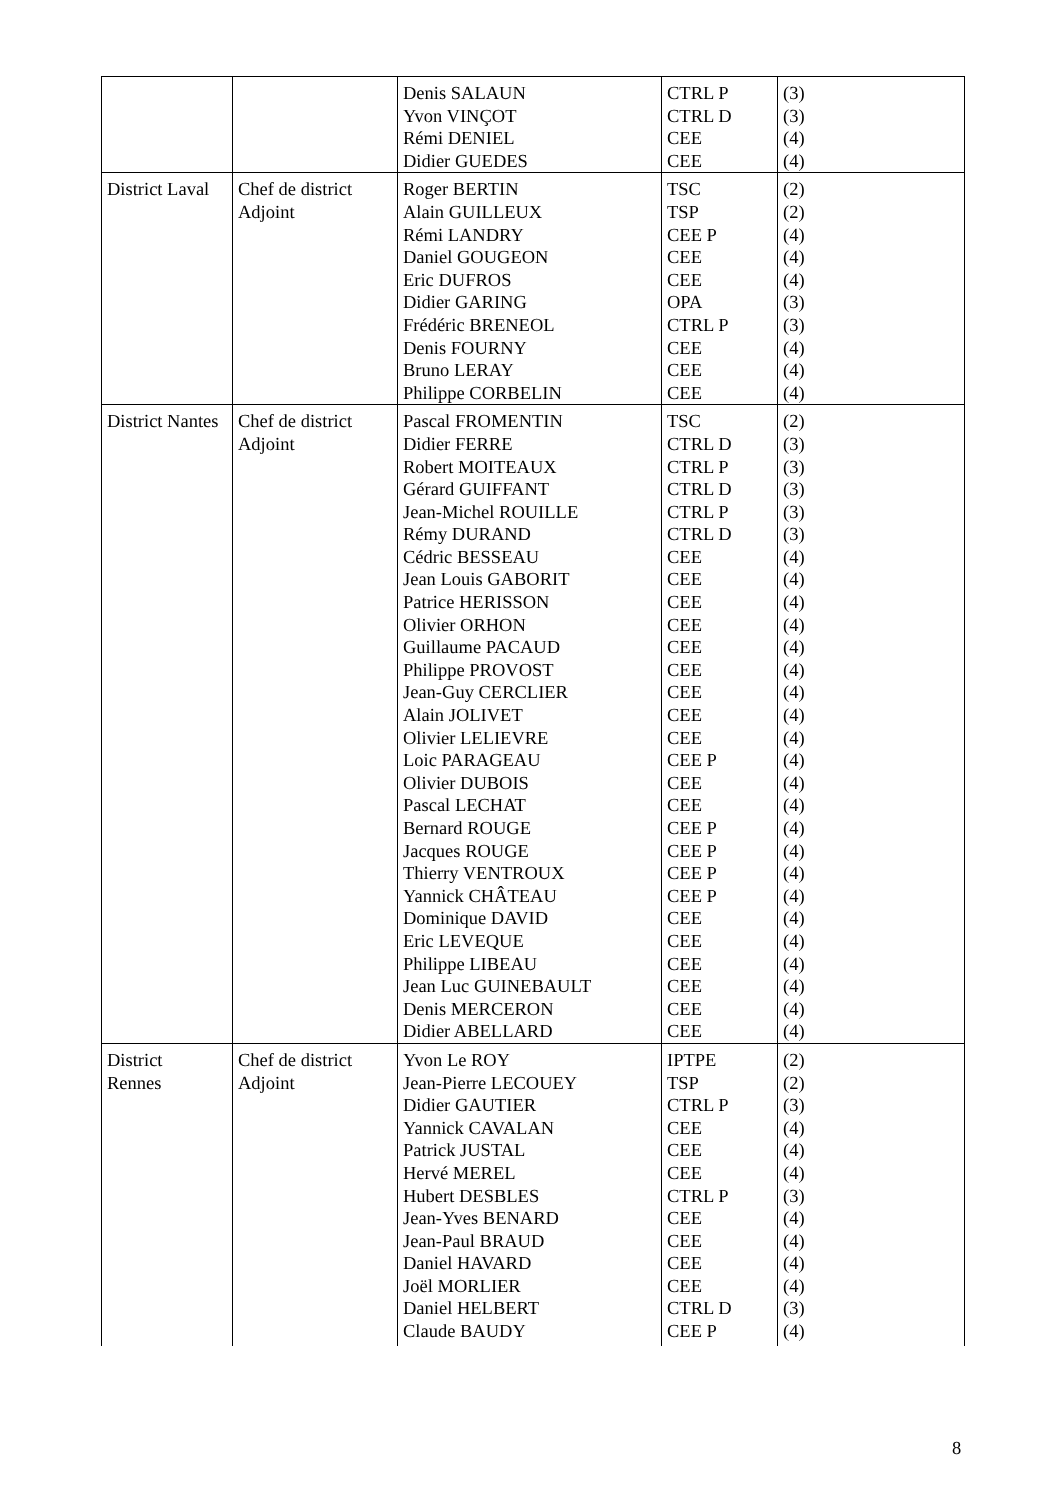| | | Denis SALAUN Yvon VINÇOT Rémi DENIEL Didier GUEDES | CTRL P CTRL D CEE CEE | (3) (3) (4) (4) |
| District Laval | Chef de district Adjoint | Roger BERTIN Alain GUILLEUX Rémi LANDRY Daniel GOUGEON Eric DUFROS Didier GARING Frédéric BRENEOL Denis FOURNY Bruno LERAY Philippe CORBELIN | TSC TSP CEE P CEE CEE OPA CTRL P CEE CEE CEE | (2) (2) (4) (4) (4) (3) (3) (4) (4) (4) |
| District Nantes | Chef de district Adjoint | Pascal FROMENTIN Didier FERRE Robert MOITEAUX Gérard GUIFFANT Jean-Michel ROUILLE Rémy DURAND Cédric BESSEAU Jean Louis GABORIT Patrice HERISSON Olivier ORHON Guillaume PACAUD Philippe PROVOST Jean-Guy CERCLIER Alain JOLIVET Olivier LELIEVRE Loic PARAGEAU Olivier DUBOIS Pascal LECHAT Bernard ROUGE Jacques ROUGE Thierry VENTROUX Yannick CHÂTEAU Dominique DAVID Eric LEVEQUE Philippe LIBEAU Jean Luc GUINEBAULT Denis MERCERON Didier ABELLARD | TSC CTRL D CTRL P CTRL D CTRL P CTRL D CEE CEE CEE CEE CEE CEE CEE CEE CEE CEE P CEE CEE CEE P CEE P CEE P CEE P CEE CEE CEE CEE CEE CEE | (2) (3) (3) (3) (3) (3) (4) (4) (4) (4) (4) (4) (4) (4) (4) (4) (4) (4) (4) (4) (4) (4) (4) (4) (4) (4) (4) (4) |
| District Rennes | Chef de district Adjoint | Yvon Le ROY Jean-Pierre LECOUEY Didier GAUTIER Yannick CAVALAN Patrick JUSTAL Hervé MEREL Hubert DESBLES Jean-Yves BENARD Jean-Paul BRAUD Daniel HAVARD Joël MORLIER Daniel HELBERT Claude BAUDY | IPTPE TSP CTRL P CEE CEE CEE CTRL P CEE CEE CEE CEE CTRL D CEE P | (2) (2) (3) (4) (4) (4) (3) (4) (4) (4) (4) (3) (4) |
8